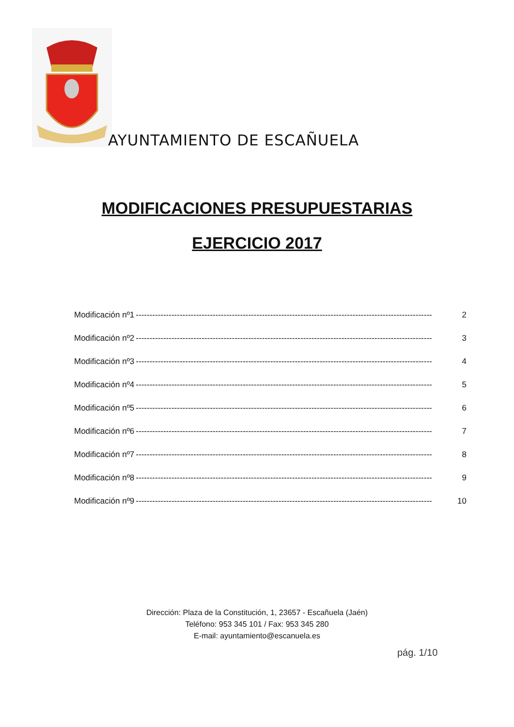AYUNTAMIENTO DE ESCAÑUELA
MODIFICACIONES PRESUPUESTARIAS
EJERCICIO 2017
Modificación nº1 ------------------------------------------------------------------------------------------------------------ 2
Modificación nº2 ------------------------------------------------------------------------------------------------------------ 3
Modificación nº3 ------------------------------------------------------------------------------------------------------------ 4
Modificación nº4 ------------------------------------------------------------------------------------------------------------ 5
Modificación nº5 ------------------------------------------------------------------------------------------------------------ 6
Modificación nº6 ------------------------------------------------------------------------------------------------------------ 7
Modificación nº7 ------------------------------------------------------------------------------------------------------------ 8
Modificación nº8 ------------------------------------------------------------------------------------------------------------ 9
Modificación nº9 ------------------------------------------------------------------------------------------------------------ 10
Dirección: Plaza de la Constitución, 1, 23657 - Escañuela (Jaén)
Teléfono: 953 345 101 / Fax: 953 345 280
E-mail: ayuntamiento@escanuela.es
pág. 1/10